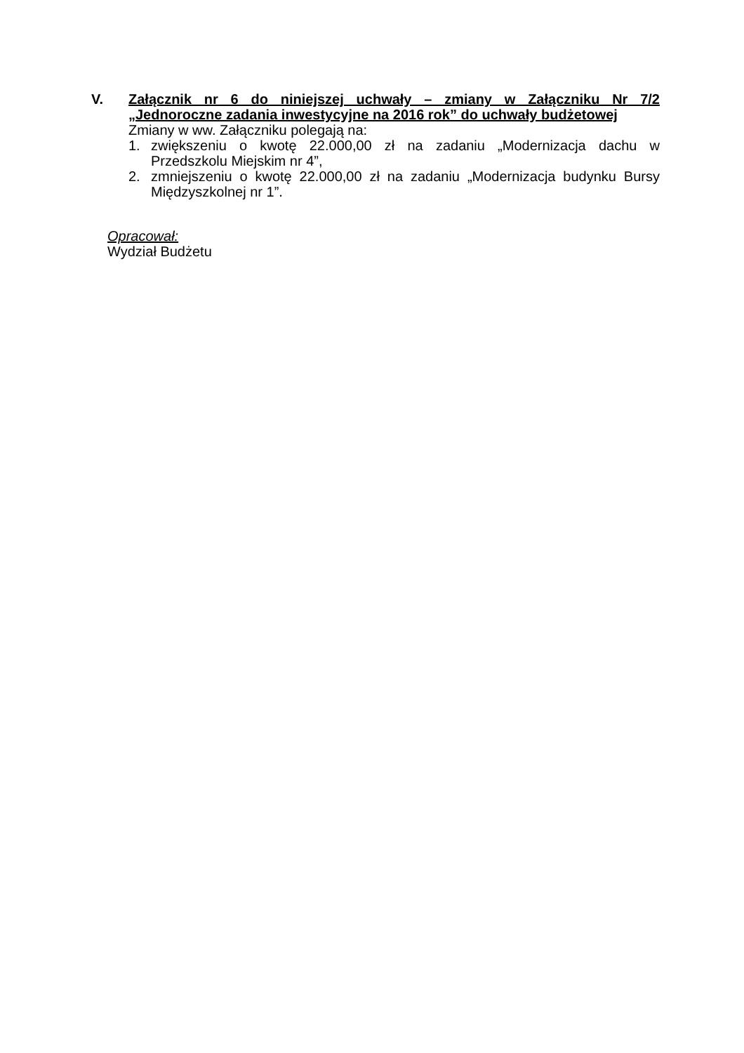V. Załącznik nr 6 do niniejszej uchwały – zmiany w Załączniku Nr 7/2 „Jednoroczne zadania inwestycyjne na 2016 rok” do uchwały budżetowej
Zmiany w ww. Załączniku polegają na:
1. zwiększeniu o kwotę 22.000,00 zł na zadaniu „Modernizacja dachu w Przedszkolu Miejskim nr 4”,
2. zmniejszeniu o kwotę 22.000,00 zł na zadaniu „Modernizacja budynku Bursy Międzyszkolnej nr 1”.
Opracował:
Wydział Budżetu